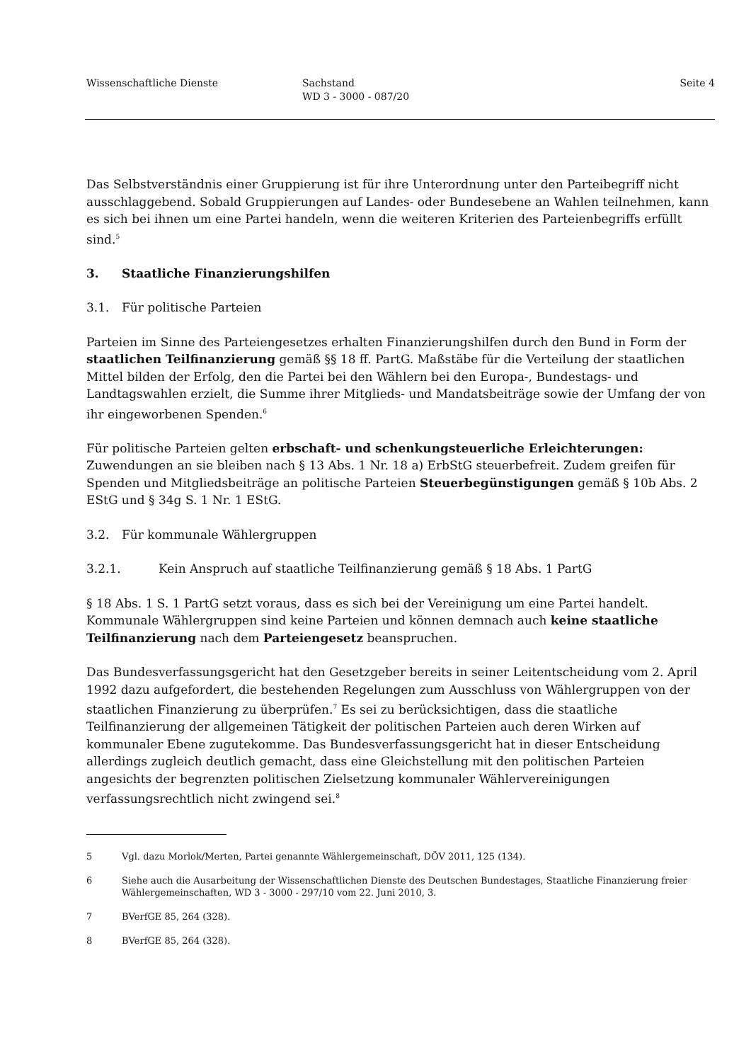Wissenschaftliche Dienste Sachstand
WD 3 - 3000 - 087/20
Seite 4
Das Selbstverständnis einer Gruppierung ist für ihre Unterordnung unter den Parteibegriff nicht ausschlaggebend. Sobald Gruppierungen auf Landes- oder Bundesebene an Wahlen teilnehmen, kann es sich bei ihnen um eine Partei handeln, wenn die weiteren Kriterien des Parteienbegriffs erfüllt sind.<sup>5</sup>
3. Staatliche Finanzierungshilfen
3.1. Für politische Parteien
Parteien im Sinne des Parteiengesetzes erhalten Finanzierungshilfen durch den Bund in Form der staatlichen Teilfinanzierung gemäß §§ 18 ff. PartG. Maßstäbe für die Verteilung der staatlichen Mittel bilden der Erfolg, den die Partei bei den Wählern bei den Europa-, Bundestags- und Landtagswahlen erzielt, die Summe ihrer Mitglieds- und Mandatsbeiträge sowie der Umfang der von ihr eingeworbenen Spenden.<sup>6</sup>
Für politische Parteien gelten erbschaft- und schenkungsteuerliche Erleichterungen: Zuwendungen an sie bleiben nach § 13 Abs. 1 Nr. 18 a) ErbStG steuerbefreit. Zudem greifen für Spenden und Mitgliedsbeiträge an politische Parteien Steuerbegünstigungen gemäß § 10b Abs. 2 EStG und § 34g S. 1 Nr. 1 EStG.
3.2. Für kommunale Wählergruppen
3.2.1. Kein Anspruch auf staatliche Teilfinanzierung gemäß § 18 Abs. 1 PartG
§ 18 Abs. 1 S. 1 PartG setzt voraus, dass es sich bei der Vereinigung um eine Partei handelt. Kommunale Wählergruppen sind keine Parteien und können demnach auch keine staatliche Teilfinanzierung nach dem Parteiengesetz beanspruchen.
Das Bundesverfassungsgericht hat den Gesetzgeber bereits in seiner Leitentscheidung vom 2. April 1992 dazu aufgefordert, die bestehenden Regelungen zum Ausschluss von Wählergruppen von der staatlichen Finanzierung zu überprüfen.<sup>7</sup> Es sei zu berücksichtigen, dass die staatliche Teilfinanzierung der allgemeinen Tätigkeit der politischen Parteien auch deren Wirken auf kommunaler Ebene zugutekomme. Das Bundesverfassungsgericht hat in dieser Entscheidung allerdings zugleich deutlich gemacht, dass eine Gleichstellung mit den politischen Parteien angesichts der begrenzten politischen Zielsetzung kommunaler Wählervereinigungen verfassungsrechtlich nicht zwingend sei.<sup>8</sup>
5 Vgl. dazu Morlok/Merten, Partei genannte Wählergemeinschaft, DÖV 2011, 125 (134).
6 Siehe auch die Ausarbeitung der Wissenschaftlichen Dienste des Deutschen Bundestages, Staatliche Finanzierung freier Wählergemeinschaften, WD 3 - 3000 - 297/10 vom 22. Juni 2010, 3.
7 BVerfGE 85, 264 (328).
8 BVerfGE 85, 264 (328).